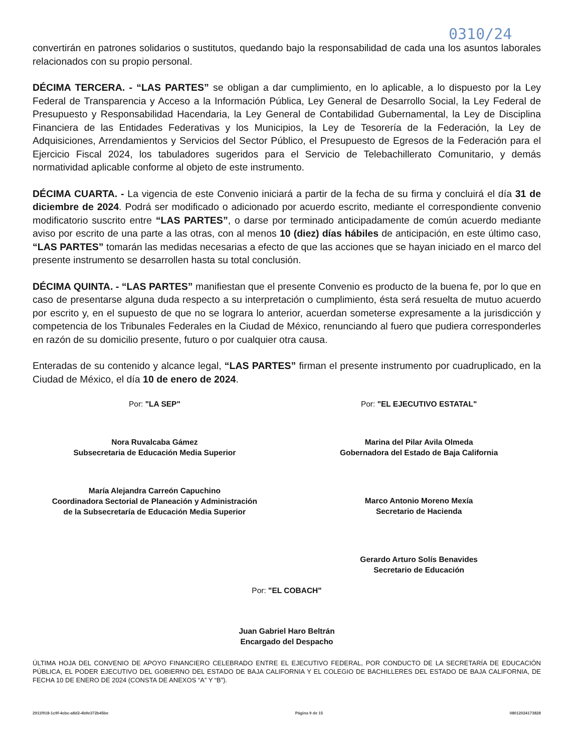0310/24
convertirán en patrones solidarios o sustitutos, quedando bajo la responsabilidad de cada una los asuntos laborales relacionados con su propio personal.
DÉCIMA TERCERA. - “LAS PARTES” se obligan a dar cumplimiento, en lo aplicable, a lo dispuesto por la Ley Federal de Transparencia y Acceso a la Información Pública, Ley General de Desarrollo Social, la Ley Federal de Presupuesto y Responsabilidad Hacendaria, la Ley General de Contabilidad Gubernamental, la Ley de Disciplina Financiera de las Entidades Federativas y los Municipios, la Ley de Tesorería de la Federación, la Ley de Adquisiciones, Arrendamientos y Servicios del Sector Público, el Presupuesto de Egresos de la Federación para el Ejercicio Fiscal 2024, los tabuladores sugeridos para el Servicio de Telebachillerato Comunitario, y demás normatividad aplicable conforme al objeto de este instrumento.
DÉCIMA CUARTA. - La vigencia de este Convenio iniciará a partir de la fecha de su firma y concluirá el día 31 de diciembre de 2024. Podrá ser modificado o adicionado por acuerdo escrito, mediante el correspondiente convenio modificatorio suscrito entre “LAS PARTES”, o darse por terminado anticipadamente de común acuerdo mediante aviso por escrito de una parte a las otras, con al menos 10 (diez) días hábiles de anticipación, en este último caso, “LAS PARTES” tomarán las medidas necesarias a efecto de que las acciones que se hayan iniciado en el marco del presente instrumento se desarrollen hasta su total conclusión.
DÉCIMA QUINTA. - “LAS PARTES” manifiestan que el presente Convenio es producto de la buena fe, por lo que en caso de presentarse alguna duda respecto a su interpretación o cumplimiento, ésta será resuelta de mutuo acuerdo por escrito y, en el supuesto de que no se lograra lo anterior, acuerdan someterse expresamente a la jurisdicción y competencia de los Tribunales Federales en la Ciudad de México, renunciando al fuero que pudiera corresponderles en razón de su domicilio presente, futuro o por cualquier otra causa.
Enteradas de su contenido y alcance legal, “LAS PARTES” firman el presente instrumento por cuadruplicado, en la Ciudad de México, el día 10 de enero de 2024.
Por: "LA SEP"
Nora Ruvalcaba Gámez
Subsecretaria de Educación Media Superior
María Alejandra Carreón Capuchino
Coordinadora Sectorial de Planeación y Administración
de la Subsecretaría de Educación Media Superior
Por: "EL EJECUTIVO ESTATAL"
Marina del Pilar Avila Olmeda
Gobernadora del Estado de Baja California
Marco Antonio Moreno Mexía
Secretario de Hacienda
Gerardo Arturo Solís Benavides
Secretario de Educación
Por: "EL COBACH"
Juan Gabriel Haro Beltrán
Encargado del Despacho
ÚLTIMA HOJA DEL CONVENIO DE APOYO FINANCIERO CELEBRADO ENTRE EL EJECUTIVO FEDERAL, POR CONDUCTO DE LA SECRETARÍA DE EDUCACIÓN PÚBLICA, EL PODER EJECUTIVO DEL GOBIERNO DEL ESTADO DE BAJA CALIFORNIA Y EL COLEGIO DE BACHILLERES DEL ESTADO DE BAJA CALIFORNIA, DE FECHA 10 DE ENERO DE 2024 (CONSTA DE ANEXOS “A” Y “B”).
2911f918-1c9f-4cbc-a8d2-4b9e372b45be Página 9 de 15 08012024173828